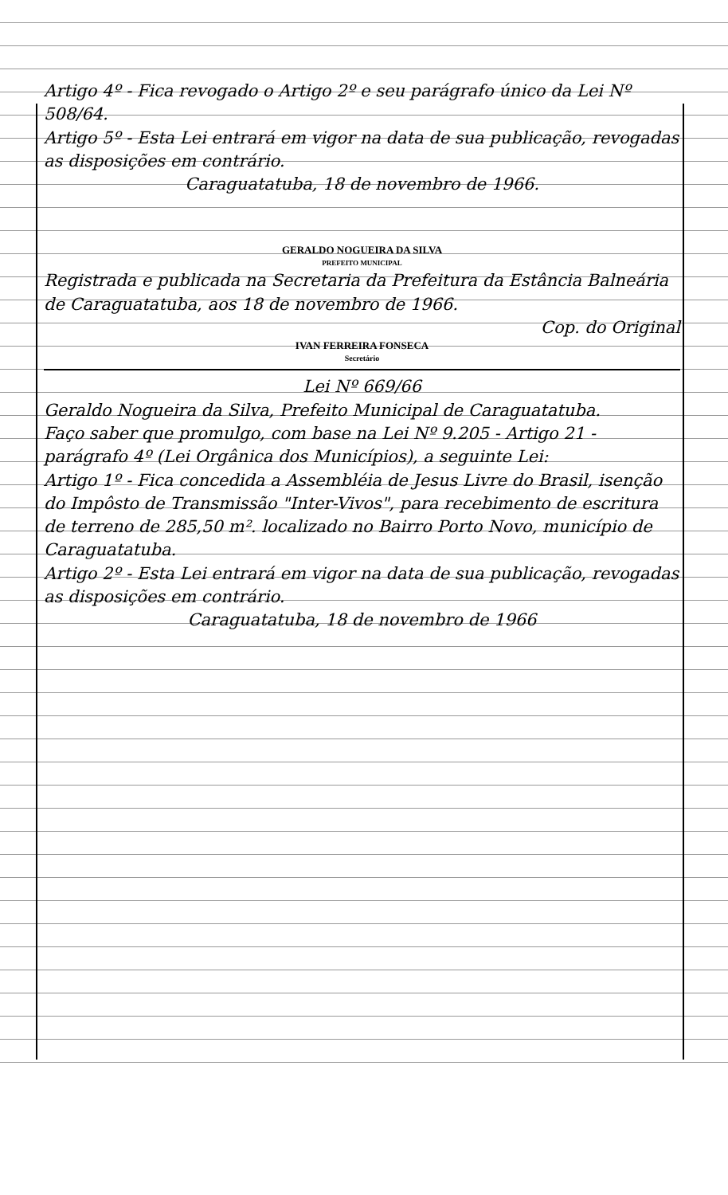Artigo 4º - Fica revogado o Artigo 2º e seu parágrafo único da Lei Nº 508/64.
Artigo 5º - Esta Lei entrará em vigor na data de sua publicação, revogadas as disposições em contrário.
Caraguatatuba, 18 de novembro de 1966.
GERALDO NOGUEIRA DA SILVA
PREFEITO MUNICIPAL
Registrada e publicada na Secretaria da Prefeitura da Estância Balneária de Caraguatatuba, aos 18 de novembro de 1966.
Cop. do Original
IVAN FERREIRA FONSECA
Secretário
Lei Nº 669/66
Geraldo Nogueira da Silva, Prefeito Municipal de Caraguatatuba.
Faço saber que promulgo, com base na Lei Nº 9.205 - Artigo 21 - parágrafo 4º (Lei Orgânica dos Municípios), a seguinte Lei:
Artigo 1º - Fica concedida a Assembléia de Jesus Livre do Brasil, isenção do Impôsto de Transmissão "Inter-Vivos", para recebimento de escritura de terreno de 285,50 m². localizado no Bairro Porto Novo, município de Caraguatatuba.
Artigo 2º - Esta Lei entrará em vigor na data de sua publicação, revogadas as disposições em contrário.
Caraguatatuba, 18 de novembro de 1966